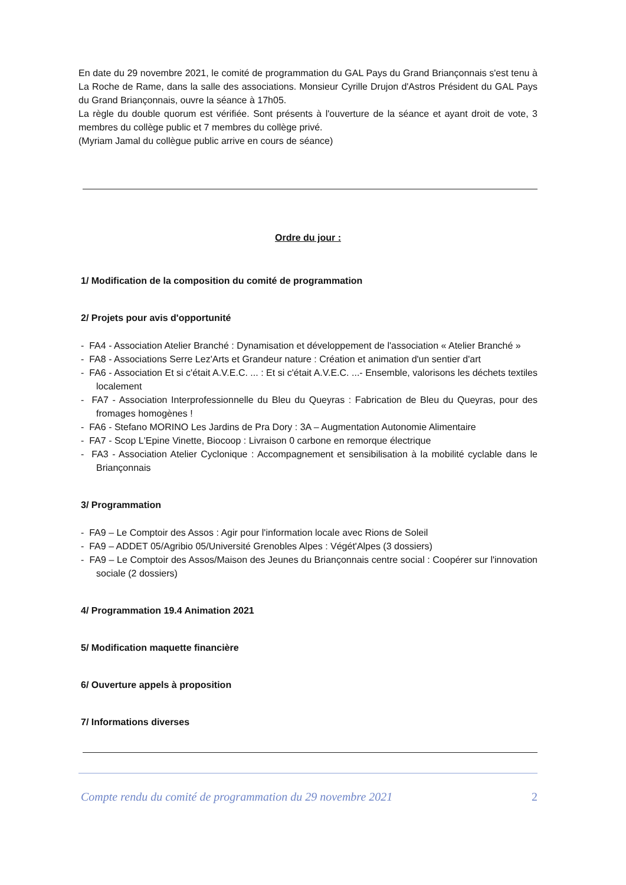En date du 29 novembre 2021, le comité de programmation du GAL Pays du Grand Briançonnais s'est tenu à La Roche de Rame, dans la salle des associations. Monsieur Cyrille Drujon d'Astros Président du GAL Pays du Grand Briançonnais, ouvre la séance à 17h05.
La règle du double quorum est vérifiée. Sont présents à l'ouverture de la séance et ayant droit de vote, 3 membres du collège public et 7 membres du collège privé.
(Myriam Jamal du collègue public arrive en cours de séance)
Ordre du jour :
1/ Modification de la composition du comité de programmation
2/ Projets pour avis d'opportunité
- FA4 - Association Atelier Branché : Dynamisation et développement de l'association « Atelier Branché »
- FA8 - Associations Serre Lez'Arts et Grandeur nature : Création et animation d'un sentier d'art
- FA6 - Association Et si c'était A.V.E.C. ... : Et si c'était A.V.E.C. ...- Ensemble, valorisons les déchets textiles localement
- FA7 - Association Interprofessionnelle du Bleu du Queyras : Fabrication de Bleu du Queyras, pour des fromages homogènes !
- FA6 - Stefano MORINO Les Jardins de Pra Dory : 3A – Augmentation Autonomie Alimentaire
- FA7 - Scop L'Epine Vinette, Biocoop : Livraison 0 carbone en remorque électrique
- FA3 - Association Atelier Cyclonique : Accompagnement et sensibilisation à la mobilité cyclable dans le Briançonnais
3/ Programmation
- FA9 – Le Comptoir des Assos : Agir pour l'information locale avec Rions de Soleil
- FA9 – ADDET 05/Agribio 05/Université Grenobles Alpes : Végét'Alpes (3 dossiers)
- FA9 – Le Comptoir des Assos/Maison des Jeunes du Briançonnais centre social : Coopérer sur l'innovation sociale (2 dossiers)
4/ Programmation 19.4 Animation 2021
5/ Modification maquette financière
6/ Ouverture appels à proposition
7/ Informations diverses
Compte rendu du comité de programmation du 29 novembre 2021 2